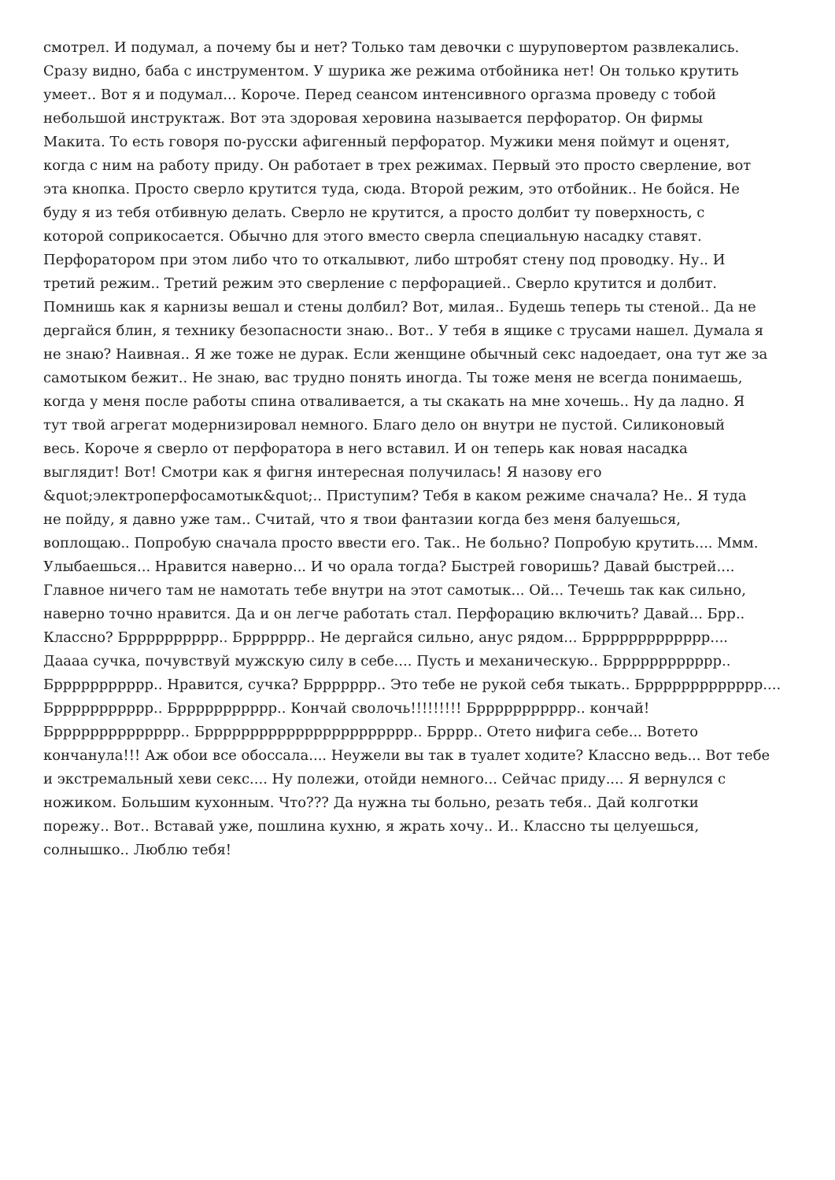смотрел. И подумал, а почему бы и нет? Только там девочки с шуруповертом развлекались.
Сразу видно, баба с инструментом. У шурика же режима отбойника нет! Он только крутить
умеет.. Вот я и подумал... Короче. Перед сеансом интенсивного оргазма проведу с тобой
небольшой инструктаж. Вот эта здоровая херовина называется перфоратор. Он фирмы
Макита. То есть говоря по-русски афигенный перфоратор. Мужики меня поймут и оценят,
когда с ним на работу приду. Он работает в трех режимах. Первый это просто сверление, вот
эта кнопка. Просто сверло крутится туда, сюда. Второй режим, это отбойник.. Не бойся. Не
буду я из тебя отбивную делать. Сверло не крутится, а просто долбит ту поверхность, с
которой соприкосается. Обычно для этого вместо сверла специальную насадку ставят.
Перфоратором при этом либо что то откалывют, либо штробят стену под проводку. Ну.. И
третий режим.. Третий режим это сверление с перфорацией.. Сверло крутится и долбит.
Помнишь как я карнизы вешал и стены долбил? Вот, милая.. Будешь теперь ты стеной.. Да не
дергайся блин, я технику безопасности знаю.. Вот.. У тебя в ящике с трусами нашел. Думала я
не знаю? Наивная.. Я же тоже не дурак. Если женщине обычный секс надоедает, она тут же за
самотыком бежит.. Не знаю, вас трудно понять иногда. Ты тоже меня не всегда понимаешь,
когда у меня после работы спина отваливается, а ты скакать на мне хочешь.. Ну да ладно. Я
тут твой агрегат модернизировал немного. Благо дело он внутри не пустой. Силиконовый
весь. Короче я сверло от перфоратора в него вставил. И он теперь как новая насадка
выглядит! Вот! Смотри как я фигня интересная получилась! Я назову его
&quot;электроперфосамотык&quot;.. Приступим? Тебя в каком режиме сначала? Не.. Я туда
не пойду, я давно уже там.. Считай, что я твои фантазии когда без меня балуешься,
воплощаю.. Попробую сначала просто ввести его. Так.. Не больно? Попробую крутить.... Ммм.
Улыбаешься... Нравится наверно... И чо орала тогда? Быстрей говоришь? Давай быстрей....
Главное ничего там не намотать тебе внутри на этот самотык... Ой... Течешь так как сильно,
наверно точно нравится. Да и он легче работать стал. Перфорацию включить? Давай... Брр..
Классно? Брррррррррр.. Бррррррр.. Не дергайся сильно, анус рядом... Бррррррррррррр....
Даааа сучка, почувствуй мужскую силу в себе.... Пусть и механическую.. Брррррррррррр..
Бррррррррррр.. Нравится, сучка? Бррррррр.. Это тебе не рукой себя тыкать.. Бррррррррррррр....
Бррррррррррр.. Бррррррррррр.. Кончай сволочь!!!!!!!!! Бррррррррррр.. кончай!
Брррррррррррррр.. Бррррррррррррррррррррррр.. Брррр.. Отето нифига себе... Вотето
кончанула!!! Аж обои все обоссала.... Неужели вы так в туалет ходите? Классно ведь... Вот тебе
и экстремальный хеви секс.... Ну полежи, отойди немного... Сейчас приду.... Я вернулся с
ножиком. Большим кухонным. Что??? Да нужна ты больно, резать тебя.. Дай колготки
порежу.. Вот.. Вставай уже, пошлина кухню, я жрать хочу.. И.. Классно ты целуешься,
солнышко.. Люблю тебя!